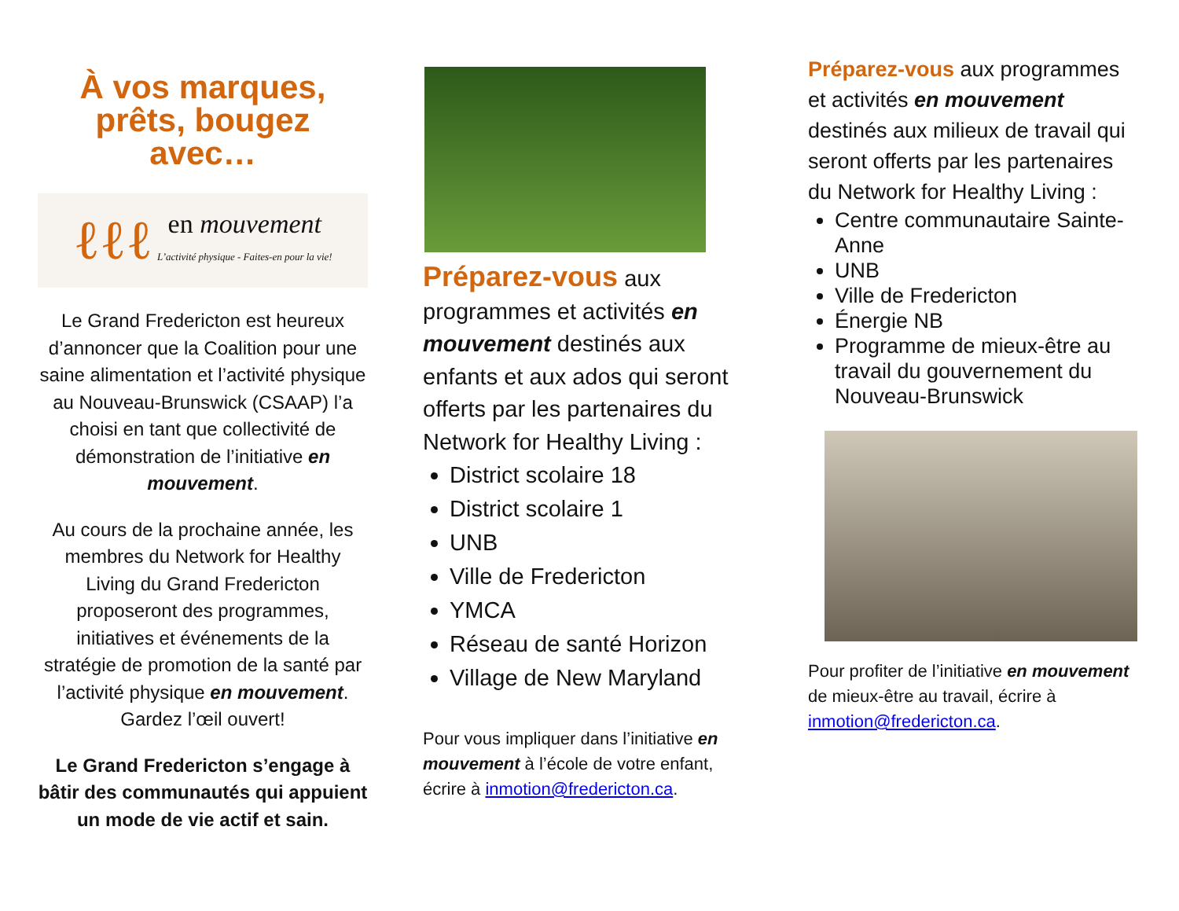À vos marques, prêts, bougez avec…
ℓℓℓ en mouvement
L’activité physique - Faites-en pour la vie!
Le Grand Fredericton est heureux d’annoncer que la Coalition pour une saine alimentation et l’activité physique au Nouveau-Brunswick (CSAAP) l’a choisi en tant que collectivité de démonstration de l’initiative en mouvement.
Au cours de la prochaine année, les membres du Network for Healthy Living du Grand Fredericton proposeront des programmes, initiatives et événements de la stratégie de promotion de la santé par l’activité physique en mouvement. Gardez l’œil ouvert!
Le Grand Fredericton s’engage à bâtir des communautés qui appuient un mode de vie actif et sain.
Préparez-vous aux programmes et activités en mouvement destinés aux enfants et aux ados qui seront offerts par les partenaires du Network for Healthy Living :
District scolaire 18
District scolaire 1
UNB
Ville de Fredericton
YMCA
Réseau de santé Horizon
Village de New Maryland
Pour vous impliquer dans l’initiative en mouvement à l’école de votre enfant, écrire à inmotion@fredericton.ca.
Préparez-vous aux programmes et activités en mouvement destinés aux milieux de travail qui seront offerts par les partenaires du Network for Healthy Living :
Centre communautaire Sainte-Anne
UNB
Ville de Fredericton
Énergie NB
Programme de mieux-être au travail du gouvernement du Nouveau-Brunswick
Pour profiter de l’initiative en mouvement de mieux-être au travail, écrire à inmotion@fredericton.ca.